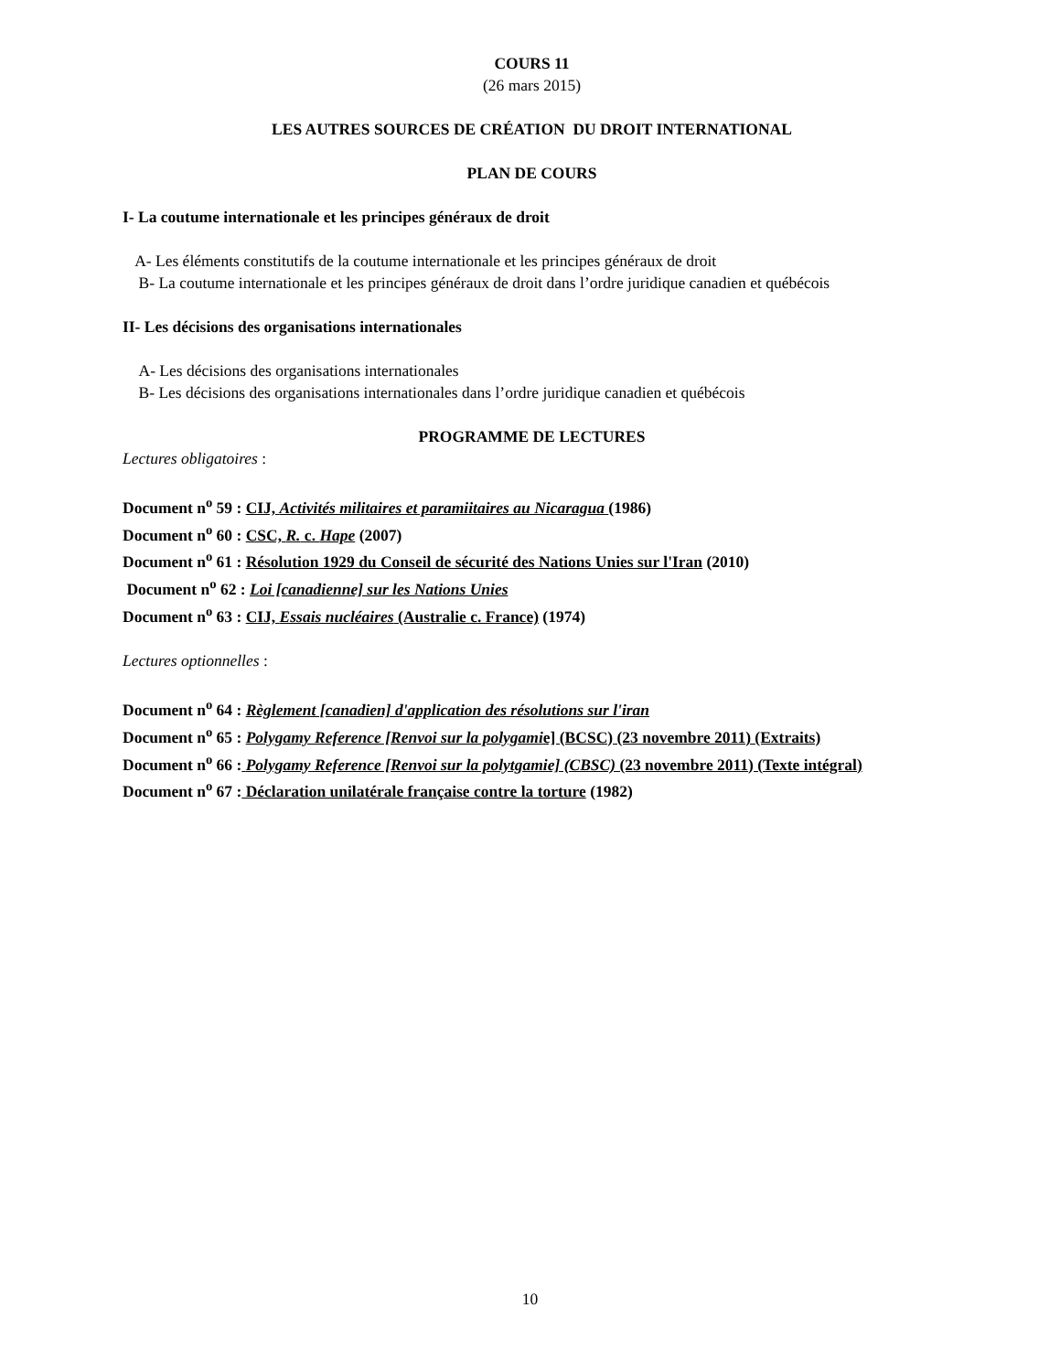COURS 11
(26 mars 2015)
LES AUTRES SOURCES DE CRÉATION DU DROIT INTERNATIONAL
PLAN DE COURS
I- La coutume internationale et les principes généraux de droit
A- Les éléments constitutifs de la coutume internationale et les principes généraux de droit
B- La coutume internationale et les principes généraux de droit dans l’ordre juridique canadien et québécois
II- Les décisions des organisations internationales
A- Les décisions des organisations internationales
B- Les décisions des organisations internationales dans l’ordre juridique canadien et québécois
PROGRAMME DE LECTURES
Lectures obligatoires :
Document n<sup>o</sup> 59 : CIJ, Activités militaires et paramiitaires au Nicaragua (1986)
Document n<sup>o</sup> 60 : CSC, R. c. Hape (2007)
Document n<sup>o</sup> 61 : Résolution 1929 du Conseil de sécurité des Nations Unies sur l'Iran (2010)
Document n<sup>o</sup> 62 : Loi [canadienne] sur les Nations Unies
Document n<sup>o</sup> 63 : CIJ, Essais nucléaires (Australie c. France) (1974)
Lectures optionnelles :
Document n<sup>o</sup> 64 : Règlement [canadien] d'application des résolutions sur l'iran
Document n<sup>o</sup> 65 : Polygamy Reference [Renvoi sur la polygamie] (BCSC) (23 novembre 2011) (Extraits)
Document n<sup>o</sup> 66 : Polygamy Reference [Renvoi sur la polytgamie] (CBSC) (23 novembre 2011) (Texte intégral)
Document n<sup>o</sup> 67 : Déclaration unilatérale française contre la torture (1982)
10